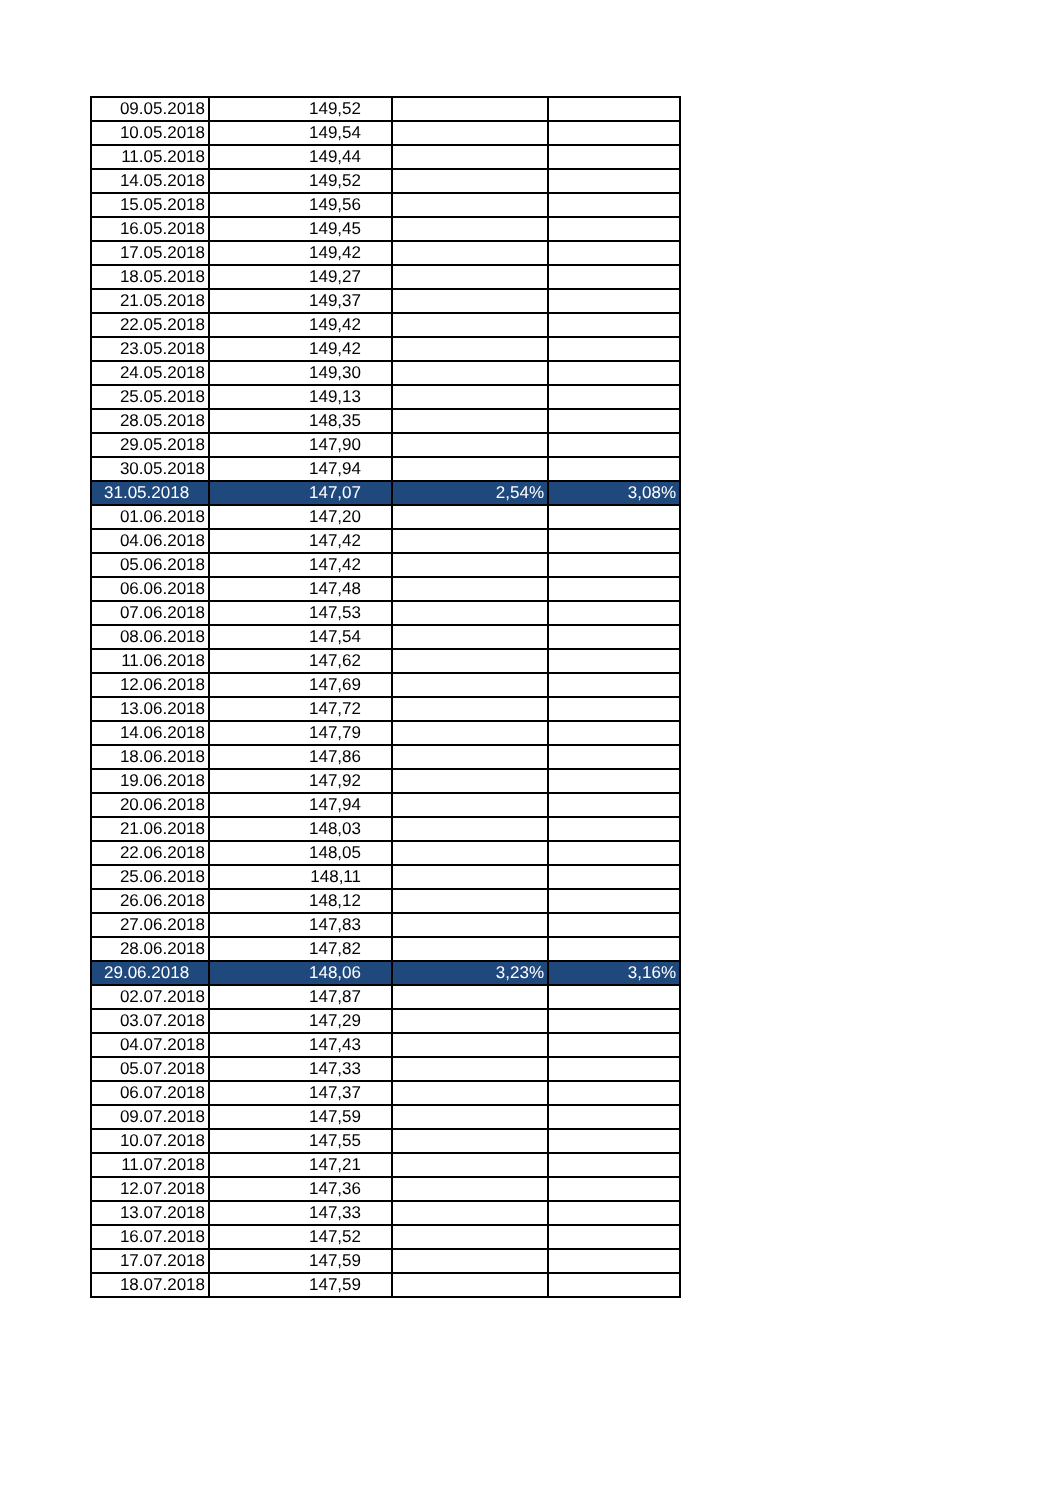| 09.05.2018 | 149,52 | | |
| 10.05.2018 | 149,54 | | |
| 11.05.2018 | 149,44 | | |
| 14.05.2018 | 149,52 | | |
| 15.05.2018 | 149,56 | | |
| 16.05.2018 | 149,45 | | |
| 17.05.2018 | 149,42 | | |
| 18.05.2018 | 149,27 | | |
| 21.05.2018 | 149,37 | | |
| 22.05.2018 | 149,42 | | |
| 23.05.2018 | 149,42 | | |
| 24.05.2018 | 149,30 | | |
| 25.05.2018 | 149,13 | | |
| 28.05.2018 | 148,35 | | |
| 29.05.2018 | 147,90 | | |
| 30.05.2018 | 147,94 | | |
| 31.05.2018 | 147,07 | 2,54% | 3,08% |
| 01.06.2018 | 147,20 | | |
| 04.06.2018 | 147,42 | | |
| 05.06.2018 | 147,42 | | |
| 06.06.2018 | 147,48 | | |
| 07.06.2018 | 147,53 | | |
| 08.06.2018 | 147,54 | | |
| 11.06.2018 | 147,62 | | |
| 12.06.2018 | 147,69 | | |
| 13.06.2018 | 147,72 | | |
| 14.06.2018 | 147,79 | | |
| 18.06.2018 | 147,86 | | |
| 19.06.2018 | 147,92 | | |
| 20.06.2018 | 147,94 | | |
| 21.06.2018 | 148,03 | | |
| 22.06.2018 | 148,05 | | |
| 25.06.2018 | 148,11 | | |
| 26.06.2018 | 148,12 | | |
| 27.06.2018 | 147,83 | | |
| 28.06.2018 | 147,82 | | |
| 29.06.2018 | 148,06 | 3,23% | 3,16% |
| 02.07.2018 | 147,87 | | |
| 03.07.2018 | 147,29 | | |
| 04.07.2018 | 147,43 | | |
| 05.07.2018 | 147,33 | | |
| 06.07.2018 | 147,37 | | |
| 09.07.2018 | 147,59 | | |
| 10.07.2018 | 147,55 | | |
| 11.07.2018 | 147,21 | | |
| 12.07.2018 | 147,36 | | |
| 13.07.2018 | 147,33 | | |
| 16.07.2018 | 147,52 | | |
| 17.07.2018 | 147,59 | | |
| 18.07.2018 | 147,59 | | |